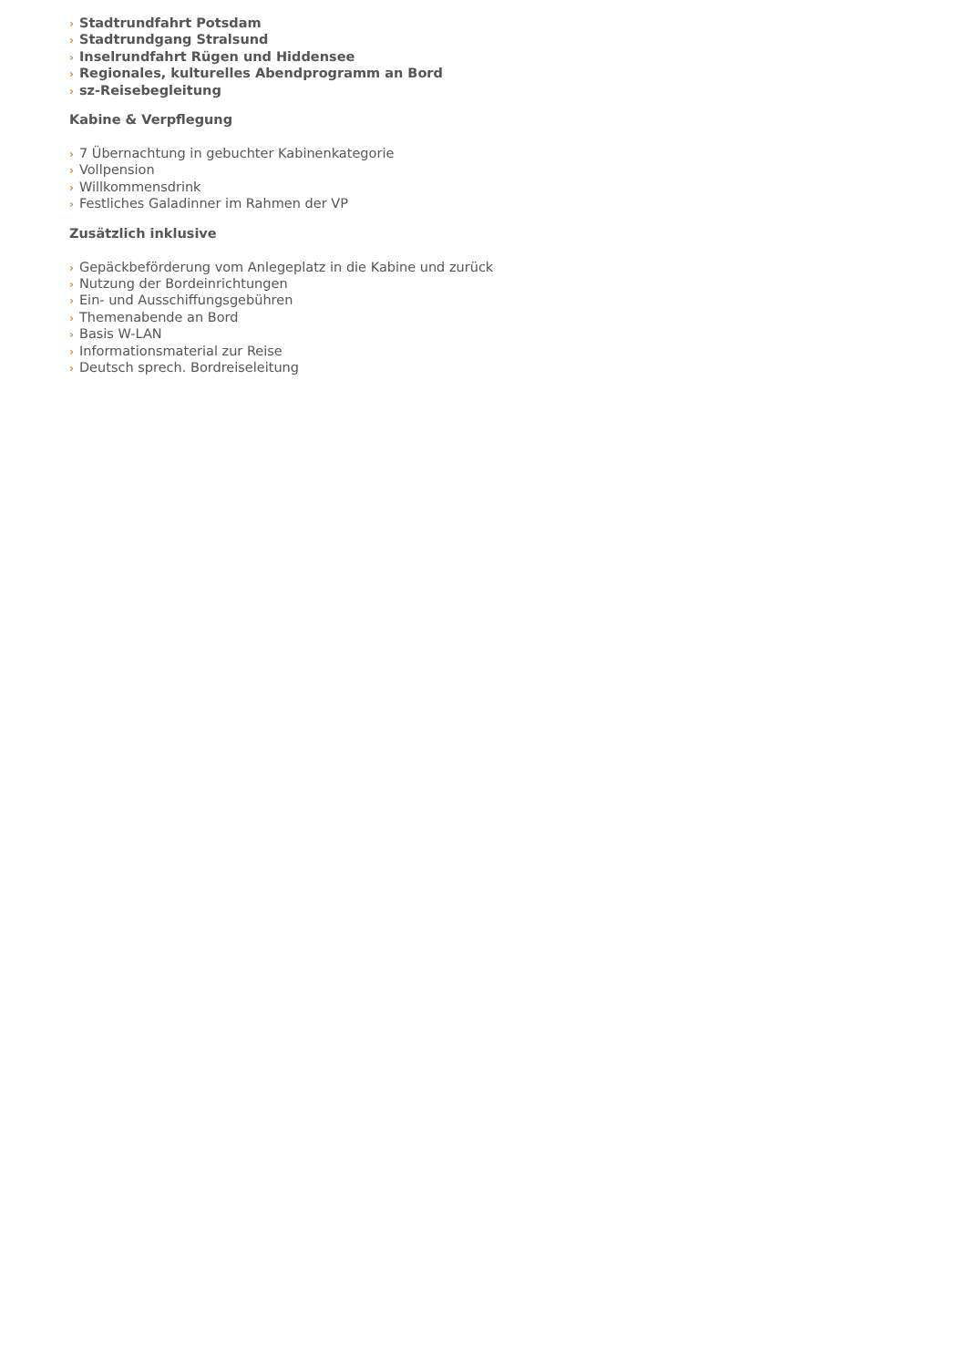› Stadtrundfahrt Potsdam
› Stadtrundgang Stralsund
› Inselrundfahrt Rügen und Hiddensee
› Regionales, kulturelles Abendprogramm an Bord
› sz-Reisebegleitung
Kabine & Verpflegung
› 7 Übernachtung in gebuchter Kabinenkategorie
› Vollpension
› Willkommensdrink
› Festliches Galadinner im Rahmen der VP
Zusätzlich inklusive
› Gepäckbeförderung vom Anlegeplatz in die Kabine und zurück
› Nutzung der Bordeinrichtungen
› Ein- und Ausschiffungsgebühren
› Themenabende an Bord
› Basis W-LAN
› Informationsmaterial zur Reise
› Deutsch sprech. Bordreiseleitung